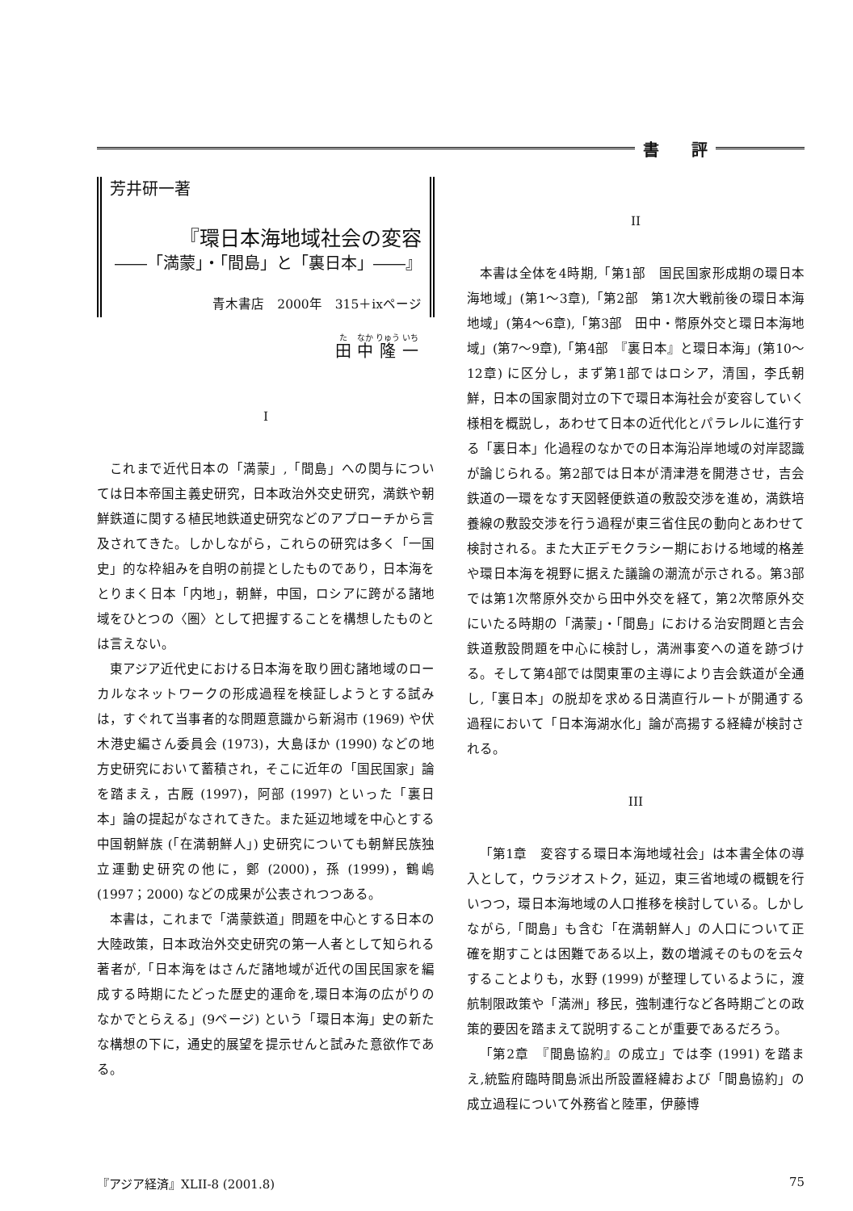書　　評
芳井研一著
『環日本海地域社会の変容
――「満蒙」・「間島」と「裏日本」――』
青木書店　2000年　315＋ixページ
田 中 隆 一
I
これまで近代日本の「満蒙」,「間島」への関与については日本帝国主義史研究，日本政治外交史研究，満鉄や朝鮮鉄道に関する植民地鉄道史研究などのアプローチから言及されてきた。しかしながら，これらの研究は多く「一国史」的な枠組みを自明の前提としたものであり，日本海をとりまく日本「内地」，朝鮮，中国，ロシアに跨がる諸地域をひとつの〈圏〉として把握することを構想したものとは言えない。
東アジア近代史における日本海を取り囲む諸地域のローカルなネットワークの形成過程を検証しようとする試みは，すぐれて当事者的な問題意識から新潟市 (1969) や伏木港史編さん委員会 (1973)，大島ほか (1990) などの地方史研究において蓄積され，そこに近年の「国民国家」論を踏まえ，古厩 (1997)，阿部 (1997) といった「裏日本」論の提起がなされてきた。また延辺地域を中心とする中国朝鮮族 (「在満朝鮮人」) 史研究についても朝鮮民族独立運動史研究の他に，鄭 (2000)，孫 (1999)，鶴嶋 (1997；2000) などの成果が公表されつつある。
本書は，これまで「満蒙鉄道」問題を中心とする日本の大陸政策，日本政治外交史研究の第一人者として知られる著者が,「日本海をはさんだ諸地域が近代の国民国家を編成する時期にたどった歴史的運命を,環日本海の広がりのなかでとらえる」(9ページ) という「環日本海」史の新たな構想の下に，通史的展望を提示せんと試みた意欲作である。
II
本書は全体を4時期,「第1部　国民国家形成期の環日本海地域」(第1～3章),「第2部　第1次大戦前後の環日本海地域」(第4～6章),「第3部　田中・幣原外交と環日本海地域」(第7～9章),「第4部　『裏日本』と環日本海」(第10～12章) に区分し，まず第1部ではロシア，清国，李氏朝鮮，日本の国家間対立の下で環日本海社会が変容していく様相を概説し，あわせて日本の近代化とパラレルに進行する「裏日本」化過程のなかでの日本海沿岸地域の対岸認識が論じられる。第2部では日本が清津港を開港させ，吉会鉄道の一環をなす天図軽便鉄道の敷設交渉を進め，満鉄培養線の敷設交渉を行う過程が東三省住民の動向とあわせて検討される。また大正デモクラシー期における地域的格差や環日本海を視野に据えた議論の潮流が示される。第3部では第1次幣原外交から田中外交を経て，第2次幣原外交にいたる時期の「満蒙」・「間島」における治安問題と吉会鉄道敷設問題を中心に検討し，満洲事変への道を跡づける。そして第4部では関東軍の主導により吉会鉄道が全通し,「裏日本」の脱却を求める日満直行ルートが開通する過程において「日本海湖水化」論が高揚する経緯が検討される。
III
「第1章　変容する環日本海地域社会」は本書全体の導入として，ウラジオストク，延辺，東三省地域の概観を行いつつ，環日本海地域の人口推移を検討している。しかしながら,「間島」も含む「在満朝鮮人」の人口について正確を期すことは困難である以上，数の増減そのものを云々することよりも，水野 (1999) が整理しているように，渡航制限政策や「満洲」移民，強制連行など各時期ごとの政策的要因を踏まえて説明することが重要であるだろう。
「第2章　『間島協約』の成立」では李 (1991) を踏まえ,統監府臨時間島派出所設置経緯および「間島協約」の成立過程について外務省と陸軍，伊藤博
『アジア経済』XLII-8 (2001.8) 75